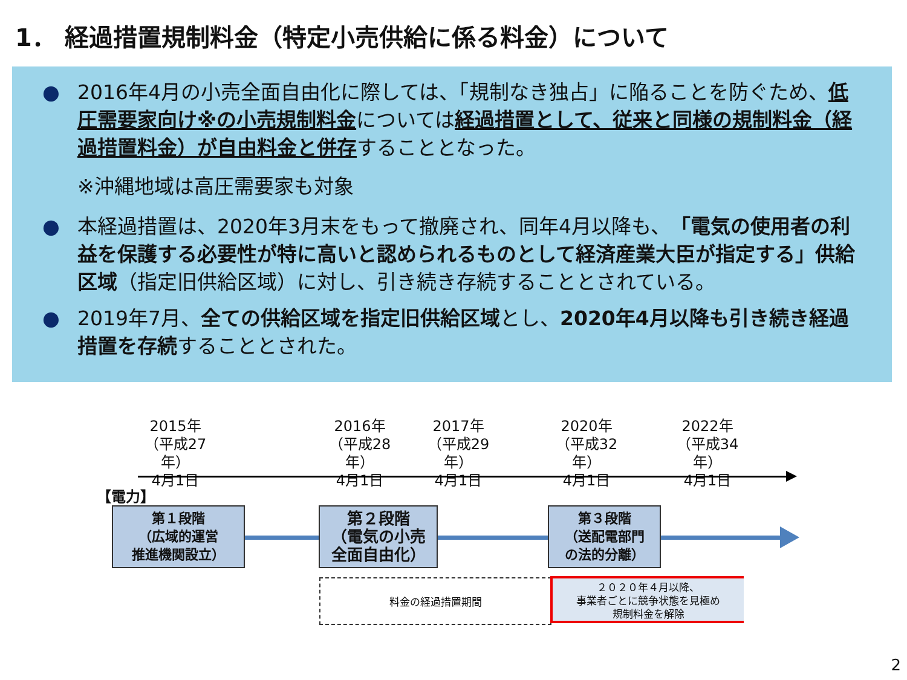1． 経過措置規制料金（特定小売供給に係る料金）について
● 2016年4月の小売全面自由化に際しては、「規制なき独占」に陥ることを防ぐため、低圧需要家向け※の小売規制料金については経過措置として、従来と同様の規制料金（経過措置料金）が自由料金と併存することとなった。
※沖縄地域は高圧需要家も対象
● 本経過措置は、2020年3月末をもって撤廃され、同年4月以降も、「電気の使用者の利益を保護する必要性が特に高いと認められるものとして経済産業大臣が指定する」供給区域（指定旧供給区域）に対し、引き続き存続することとされている。
● 2019年7月、全ての供給区域を指定旧供給区域とし、2020年4月以降も引き続き経過措置を存続することとされた。
2015年
（平成27年）
4月1日
2016年
（平成28年）
4月1日
2017年
（平成29年）
4月1日
2020年
（平成32年）
4月1日
2022年
（平成34年）
4月1日
【電力】
第１段階
（広域的運営
推進機関設立）
第２段階
（電気の小売
全面自由化）
第３段階
（送配電部門
の法的分離）
料金の経過措置期間
２０２０年４月以降、
事業者ごとに競争状態を見極め
規制料金を解除
2